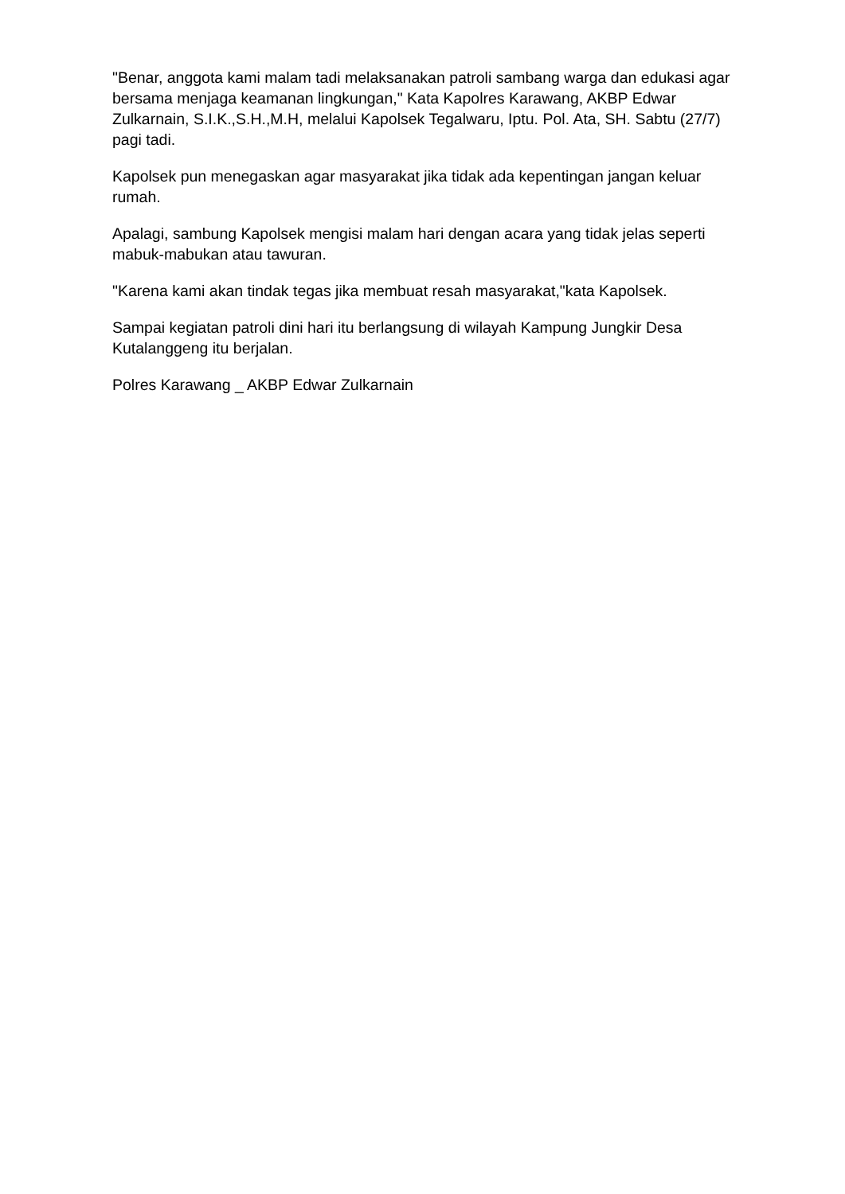"Benar, anggota kami malam tadi melaksanakan patroli sambang warga dan edukasi agar bersama menjaga keamanan lingkungan," Kata Kapolres Karawang, AKBP Edwar Zulkarnain, S.I.K.,S.H.,M.H, melalui Kapolsek Tegalwaru, Iptu. Pol. Ata, SH. Sabtu (27/7) pagi tadi.
Kapolsek pun menegaskan agar masyarakat jika tidak ada kepentingan jangan keluar rumah.
Apalagi, sambung Kapolsek mengisi malam hari dengan acara yang tidak jelas seperti mabuk-mabukan atau tawuran.
"Karena kami akan tindak tegas jika membuat resah masyarakat,"kata Kapolsek.
Sampai kegiatan patroli dini hari itu berlangsung di wilayah Kampung Jungkir Desa Kutalanggeng itu berjalan.
Polres Karawang _ AKBP Edwar Zulkarnain